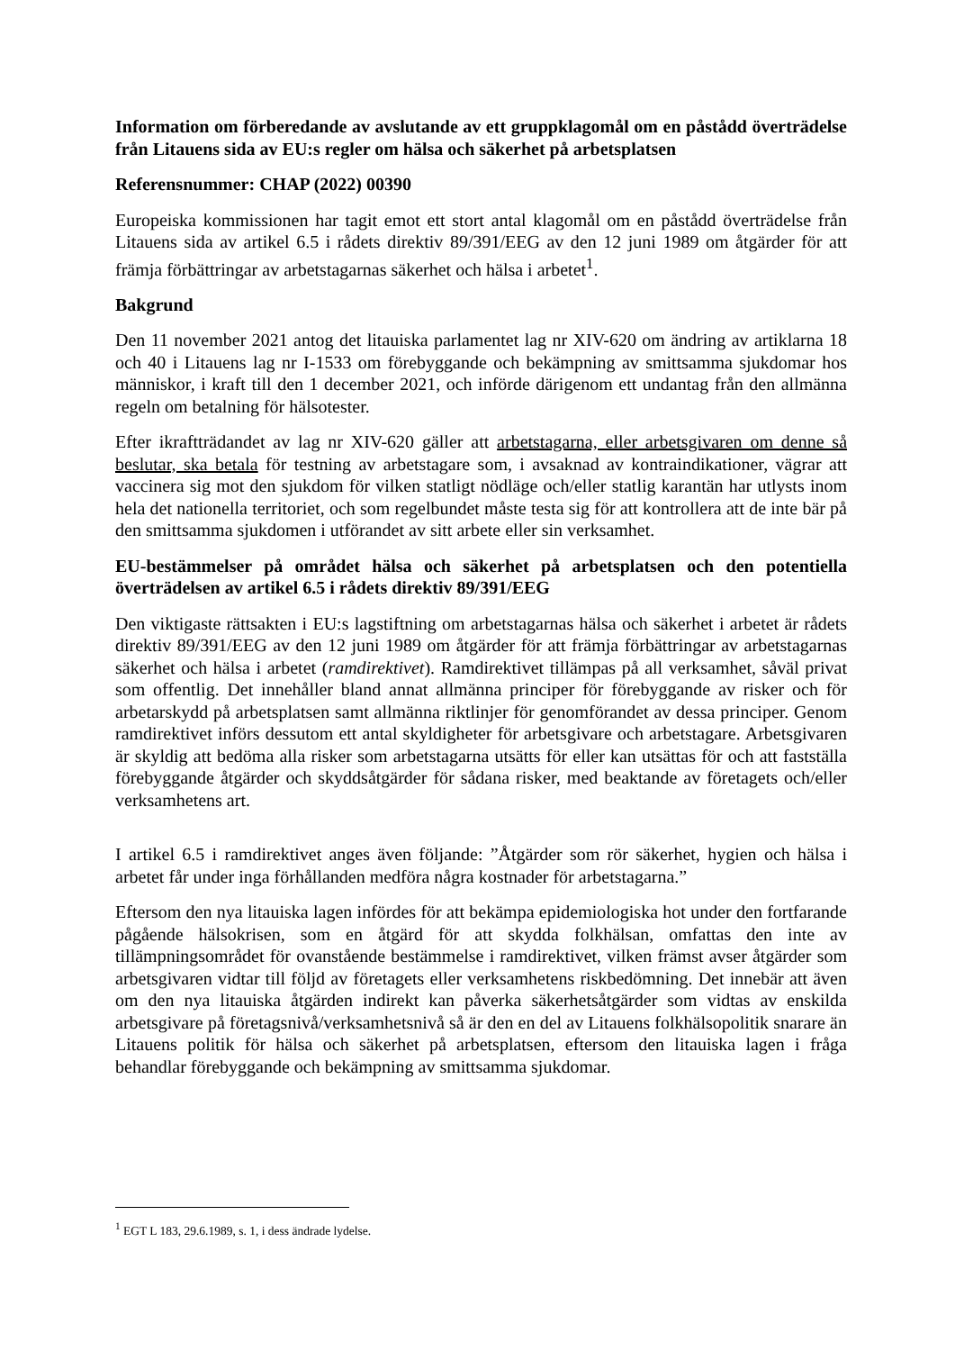Information om förberedande av avslutande av ett gruppklagomål om en påstådd överträdelse från Litauens sida av EU:s regler om hälsa och säkerhet på arbetsplatsen
Referensnummer: CHAP (2022) 00390
Europeiska kommissionen har tagit emot ett stort antal klagomål om en påstådd överträdelse från Litauens sida av artikel 6.5 i rådets direktiv 89/391/EEG av den 12 juni 1989 om åtgärder för att främja förbättringar av arbetstagarnas säkerhet och hälsa i arbetet<sup>1</sup>.
Bakgrund
Den 11 november 2021 antog det litauiska parlamentet lag nr XIV-620 om ändring av artiklarna 18 och 40 i Litauens lag nr I-1533 om förebyggande och bekämpning av smittsamma sjukdomar hos människor, i kraft till den 1 december 2021, och införde därigenom ett undantag från den allmänna regeln om betalning för hälsotester.
Efter ikraftträdandet av lag nr XIV-620 gäller att arbetstagarna, eller arbetsgivaren om denne så beslutar, ska betala för testning av arbetstagare som, i avsaknad av kontraindikationer, vägrar att vaccinera sig mot den sjukdom för vilken statligt nödläge och/eller statlig karantän har utlysts inom hela det nationella territoriet, och som regelbundet måste testa sig för att kontrollera att de inte bär på den smittsamma sjukdomen i utförandet av sitt arbete eller sin verksamhet.
EU-bestämmelser på området hälsa och säkerhet på arbetsplatsen och den potentiella överträdelsen av artikel 6.5 i rådets direktiv 89/391/EEG
Den viktigaste rättsakten i EU:s lagstiftning om arbetstagarnas hälsa och säkerhet i arbetet är rådets direktiv 89/391/EEG av den 12 juni 1989 om åtgärder för att främja förbättringar av arbetstagarnas säkerhet och hälsa i arbetet (ramdirektivet). Ramdirektivet tillämpas på all verksamhet, såväl privat som offentlig. Det innehåller bland annat allmänna principer för förebyggande av risker och för arbetarskydd på arbetsplatsen samt allmänna riktlinjer för genomförandet av dessa principer. Genom ramdirektivet införs dessutom ett antal skyldigheter för arbetsgivare och arbetstagare. Arbetsgivaren är skyldig att bedöma alla risker som arbetstagarna utsätts för eller kan utsättas för och att fastställa förebyggande åtgärder och skyddsåtgärder för sådana risker, med beaktande av företagets och/eller verksamhetens art.
I artikel 6.5 i ramdirektivet anges även följande: ”Åtgärder som rör säkerhet, hygien och hälsa i arbetet får under inga förhållanden medföra några kostnader för arbetstagarna.”
Eftersom den nya litauiska lagen infördes för att bekämpa epidemiologiska hot under den fortfarande pågående hälsokrisen, som en åtgärd för att skydda folkhälsan, omfattas den inte av tillämpningsområdet för ovanstående bestämmelse i ramdirektivet, vilken främst avser åtgärder som arbetsgivaren vidtar till följd av företagets eller verksamhetens riskbedömning. Det innebär att även om den nya litauiska åtgärden indirekt kan påverka säkerhetsåtgärder som vidtas av enskilda arbetsgivare på företagsnivå/verksamhetsnivå så är den en del av Litauens folkhälsopolitik snarare än Litauens politik för hälsa och säkerhet på arbetsplatsen, eftersom den litauiska lagen i fråga behandlar förebyggande och bekämpning av smittsamma sjukdomar.
<sup>1</sup> EGT L 183, 29.6.1989, s. 1, i dess ändrade lydelse.